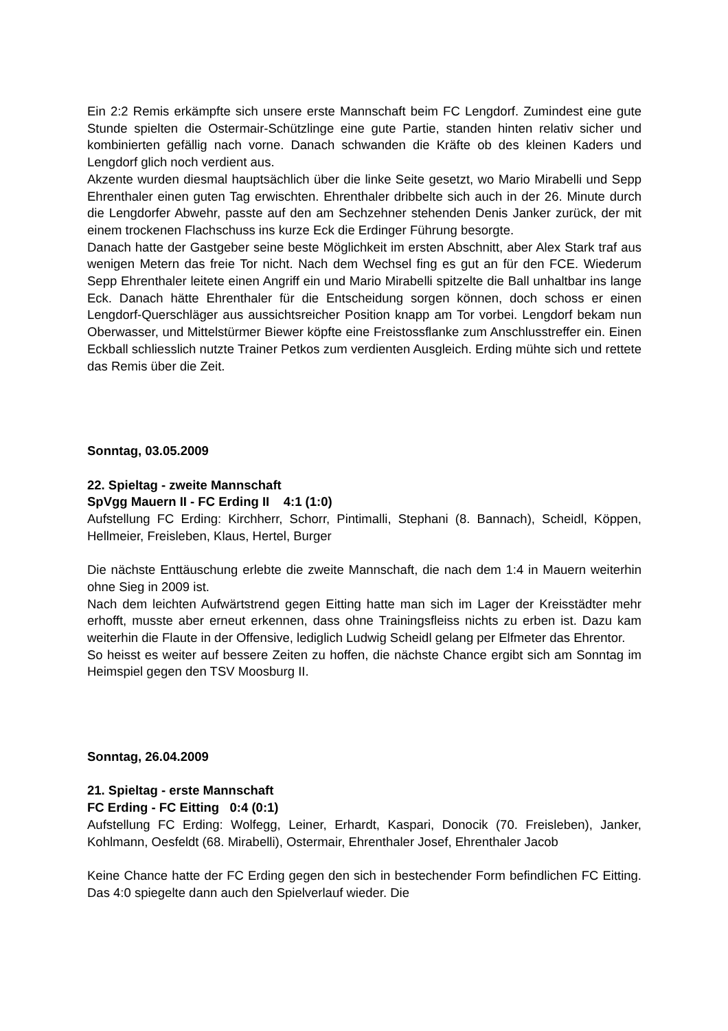Ein 2:2 Remis erkämpfte sich unsere erste Mannschaft beim FC Lengdorf. Zumindest eine gute Stunde spielten die Ostermair-Schützlinge eine gute Partie, standen hinten relativ sicher und kombinierten gefällig nach vorne. Danach schwanden die Kräfte ob des kleinen Kaders und Lengdorf glich noch verdient aus.
Akzente wurden diesmal hauptsächlich über die linke Seite gesetzt, wo Mario Mirabelli und Sepp Ehrenthaler einen guten Tag erwischten. Ehrenthaler dribbelte sich auch in der 26. Minute durch die Lengdorfer Abwehr, passte auf den am Sechzehner stehenden Denis Janker zurück, der mit einem trockenen Flachschuss ins kurze Eck die Erdinger Führung besorgte.
Danach hatte der Gastgeber seine beste Möglichkeit im ersten Abschnitt, aber Alex Stark traf aus wenigen Metern das freie Tor nicht. Nach dem Wechsel fing es gut an für den FCE. Wiederum Sepp Ehrenthaler leitete einen Angriff ein und Mario Mirabelli spitzelte die Ball unhaltbar ins lange Eck. Danach hätte Ehrenthaler für die Entscheidung sorgen können, doch schoss er einen Lengdorf-Querschläger aus aussichtsreicher Position knapp am Tor vorbei. Lengdorf bekam nun Oberwasser, und Mittelstürmer Biewer köpfte eine Freistossflanke zum Anschlusstreffer ein. Einen Eckball schliesslich nutzte Trainer Petkos zum verdienten Ausgleich. Erding mühte sich und rettete das Remis über die Zeit.
Sonntag, 03.05.2009
22. Spieltag - zweite Mannschaft
SpVgg Mauern II - FC Erding II 4:1 (1:0)
Aufstellung FC Erding: Kirchherr, Schorr, Pintimalli, Stephani (8. Bannach), Scheidl, Köppen, Hellmeier, Freisleben, Klaus, Hertel, Burger
Die nächste Enttäuschung erlebte die zweite Mannschaft, die nach dem 1:4 in Mauern weiterhin ohne Sieg in 2009 ist.
Nach dem leichten Aufwärtstrend gegen Eitting hatte man sich im Lager der Kreisstädter mehr erhofft, musste aber erneut erkennen, dass ohne Trainingsfleiss nichts zu erben ist. Dazu kam weiterhin die Flaute in der Offensive, lediglich Ludwig Scheidl gelang per Elfmeter das Ehrentor.
So heisst es weiter auf bessere Zeiten zu hoffen, die nächste Chance ergibt sich am Sonntag im Heimspiel gegen den TSV Moosburg II.
Sonntag, 26.04.2009
21. Spieltag - erste Mannschaft
FC Erding - FC Eitting 0:4 (0:1)
Aufstellung FC Erding: Wolfegg, Leiner, Erhardt, Kaspari, Donocik (70. Freisleben), Janker, Kohlmann, Oesfeldt (68. Mirabelli), Ostermair, Ehrenthaler Josef, Ehrenthaler Jacob
Keine Chance hatte der FC Erding gegen den sich in bestechender Form befindlichen FC Eitting. Das 4:0 spiegelte dann auch den Spielverlauf wieder. Die